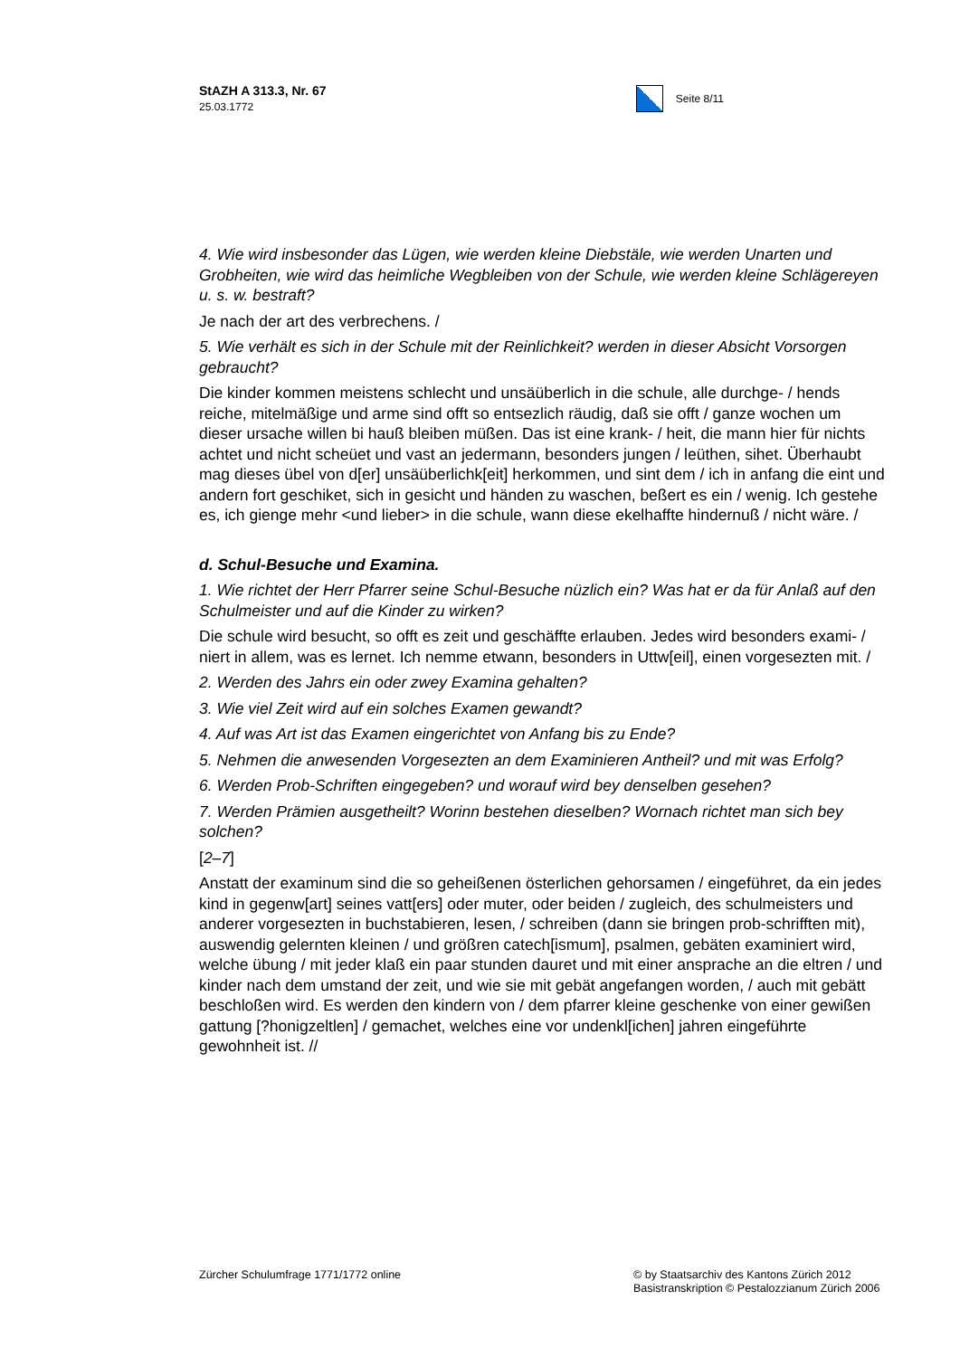StAZH A 313.3, Nr. 67
25.03.1772
Seite 8/11
4. Wie wird insbesonder das Lügen, wie werden kleine Diebstäle, wie werden Unarten und Grobheiten, wie wird das heimliche Wegbleiben von der Schule, wie werden kleine Schlägereyen u. s. w. bestraft?
Je nach der art des verbrechens. /
5. Wie verhält es sich in der Schule mit der Reinlichkeit? werden in dieser Absicht Vorsorgen gebraucht?
Die kinder kommen meistens schlecht und unsäüberlich in die schule, alle durchge- / hends reiche, mitelmäßige und arme sind offt so entsezlich räudig, daß sie offt / ganze wochen um dieser ursache willen bi hauß bleiben müßen. Das ist eine krank- / heit, die mann hier für nichts achtet und nicht scheüet und vast an jedermann, besonders jungen / leüthen, sihet. Überhaubt mag dieses übel von d[er] unsäüberlichk[eit] herkommen, und sint dem / ich in anfang die eint und andern fort geschiket, sich in gesicht und händen zu waschen, beßert es ein / wenig. Ich gestehe es, ich gienge mehr <und lieber> in die schule, wann diese ekelhaffte hindernuß / nicht wäre. /
d. Schul-Besuche und Examina.
1. Wie richtet der Herr Pfarrer seine Schul-Besuche nüzlich ein? Was hat er da für Anlaß auf den Schulmeister und auf die Kinder zu wirken?
Die schule wird besucht, so offt es zeit und geschäffte erlauben. Jedes wird besonders exami- / niert in allem, was es lernet. Ich nemme etwann, besonders in Uttw[eil], einen vorgesezten mit. /
2. Werden des Jahrs ein oder zwey Examina gehalten?
3. Wie viel Zeit wird auf ein solches Examen gewandt?
4. Auf was Art ist das Examen eingerichtet von Anfang bis zu Ende?
5. Nehmen die anwesenden Vorgesezten an dem Examinieren Antheil? und mit was Erfolg?
6. Werden Prob-Schriften eingegeben? und worauf wird bey denselben gesehen?
7. Werden Prämien ausgetheilt? Worinn bestehen dieselben? Wornach richtet man sich bey solchen?
[2–7]
Anstatt der examinum sind die so geheißenen österlichen gehorsamen / eingeführet, da ein jedes kind in gegenw[art] seines vatt[ers] oder muter, oder beiden / zugleich, des schulmeisters und anderer vorgesezten in buchstabieren, lesen, / schreiben (dann sie bringen prob-schrifften mit), auswendig gelernten kleinen / und größren catech[ismum], psalmen, gebäten examiniert wird, welche übung / mit jeder klaß ein paar stunden dauret und mit einer ansprache an die eltren / und kinder nach dem umstand der zeit, und wie sie mit gebät angefangen worden, / auch mit gebätt beschloßen wird. Es werden den kindern von / dem pfarrer kleine geschenke von einer gewißen gattung [?honigzeltlen] / gemachet, welches eine vor undenkl[ichen] jahren eingeführte gewohnheit ist. //
Zürcher Schulumfrage 1771/1772 online
© by Staatsarchiv des Kantons Zürich 2012 Basistranskription © Pestalozzianum Zürich 2006